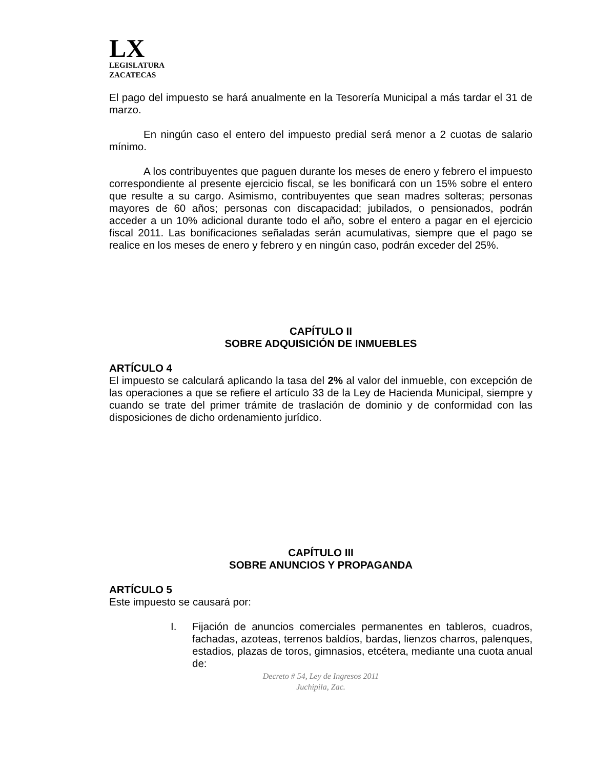LX
LEGISLATURA
ZACATECAS
El pago del impuesto se hará anualmente en la Tesorería Municipal a más tardar el 31 de marzo.
En ningún caso el entero del impuesto predial será menor a 2 cuotas de salario mínimo.
A los contribuyentes que paguen durante los meses de enero y febrero el impuesto correspondiente al presente ejercicio fiscal, se les bonificará con un 15% sobre el entero que resulte a su cargo. Asimismo, contribuyentes que sean madres solteras; personas mayores de 60 años; personas con discapacidad; jubilados, o pensionados, podrán acceder a un 10% adicional durante todo el año, sobre el entero a pagar en el ejercicio fiscal 2011. Las bonificaciones señaladas serán acumulativas, siempre que el pago se realice en los meses de enero y febrero y en ningún caso, podrán exceder del 25%.
CAPÍTULO II
SOBRE ADQUISICIÓN DE INMUEBLES
ARTÍCULO 4
El impuesto se calculará aplicando la tasa del 2% al valor del inmueble, con excepción de las operaciones a que se refiere el artículo 33 de la Ley de Hacienda Municipal, siempre y cuando se trate del primer trámite de traslación de dominio y de conformidad con las disposiciones de dicho ordenamiento jurídico.
CAPÍTULO III
SOBRE ANUNCIOS Y PROPAGANDA
ARTÍCULO 5
Este impuesto se causará por:
I. Fijación de anuncios comerciales permanentes en tableros, cuadros, fachadas, azoteas, terrenos baldíos, bardas, lienzos charros, palenques, estadios, plazas de toros, gimnasios, etcétera, mediante una cuota anual de:
Decreto # 54, Ley de Ingresos 2011
Juchipila, Zac.